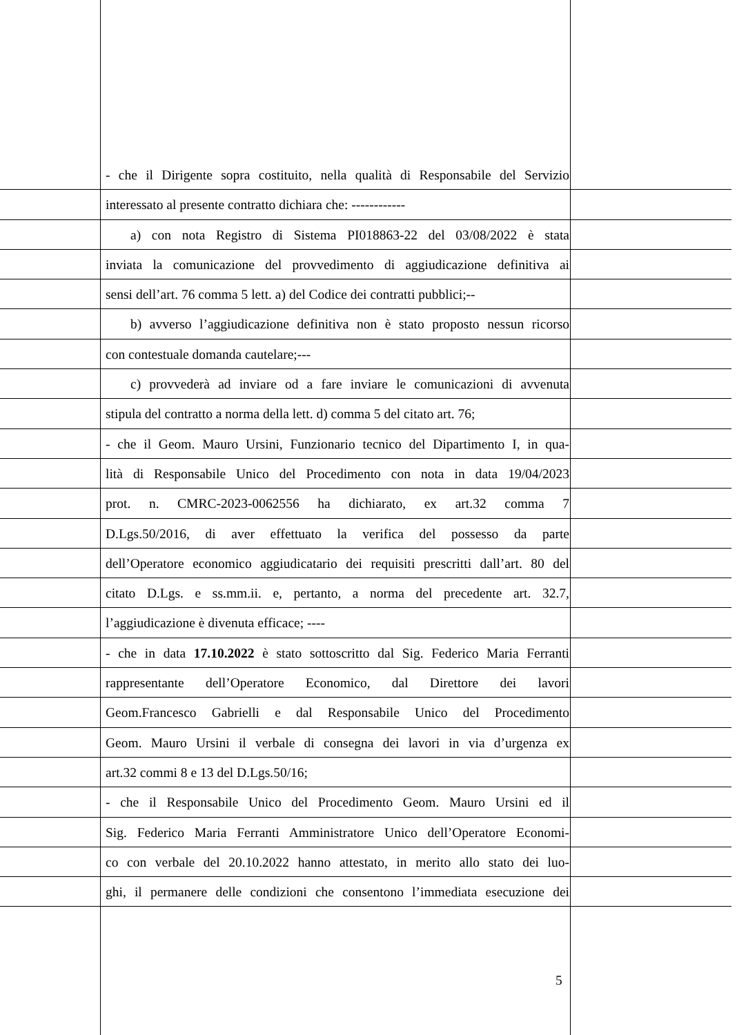- che il Dirigente sopra costituito, nella qualità di Responsabile del Servizio
interessato al presente contratto dichiara che: ------------
a) con nota Registro di Sistema PI018863-22 del 03/08/2022 è stata
inviata la comunicazione del provvedimento di aggiudicazione definitiva ai
sensi dell’art. 76 comma 5 lett. a) del Codice dei contratti pubblici;--
b) avverso l’aggiudicazione definitiva non è stato proposto nessun ricorso
con contestuale domanda cautelare;---
c) provvederà ad inviare od a fare inviare le comunicazioni di avvenuta
stipula del contratto a norma della lett. d) comma 5 del citato art. 76;
- che il Geom. Mauro Ursini, Funzionario tecnico del Dipartimento I, in qua-
lità di Responsabile Unico del Procedimento con nota in data 19/04/2023
prot. n. CMRC-2023-0062556 ha dichiarato, ex art.32 comma 7
D.Lgs.50/2016, di aver effettuato la verifica del possesso da parte
dell’Operatore economico aggiudicatario dei requisiti prescritti dall’art. 80 del
citato D.Lgs. e ss.mm.ii. e, pertanto, a norma del precedente art. 32.7,
l’aggiudicazione è divenuta efficace; ----
- che in data 17.10.2022 è stato sottoscritto dal Sig. Federico Maria Ferranti
rappresentante dell’Operatore Economico, dal Direttore dei lavori
Geom.Francesco Gabrielli e dal Responsabile Unico del Procedimento
Geom. Mauro Ursini il verbale di consegna dei lavori in via d’urgenza ex
art.32 commi 8 e 13 del D.Lgs.50/16;
- che il Responsabile Unico del Procedimento Geom. Mauro Ursini ed il
Sig. Federico Maria Ferranti Amministratore Unico dell’Operatore Economi-
co con verbale del 20.10.2022 hanno attestato, in merito allo stato dei luo-
ghi, il permanere delle condizioni che consentono l’immediata esecuzione dei
5